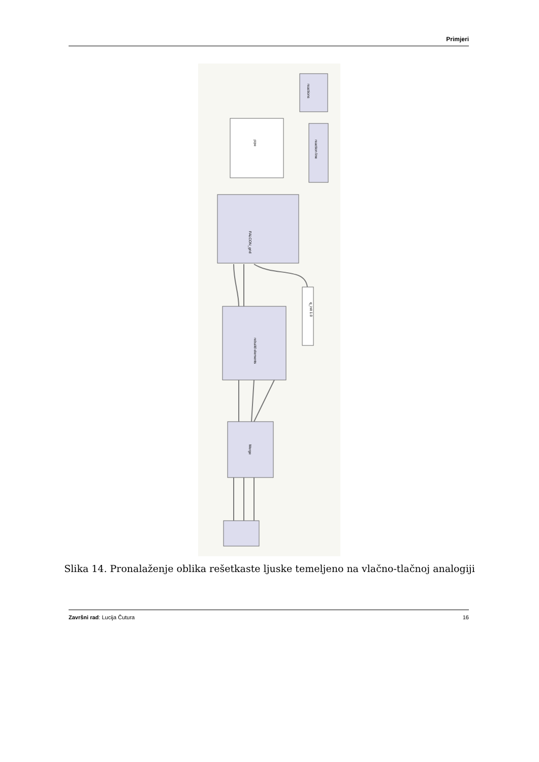Primjeri
FALCON_grid
Merge
rebuild elements
q_init 1.0
pipe
reaction line
reactions
Slika 14. Pronalaženje oblika rešetkaste ljuske temeljeno na vlačno-tlačnoj analogiji
Završni rad: Lucija Čutura 16